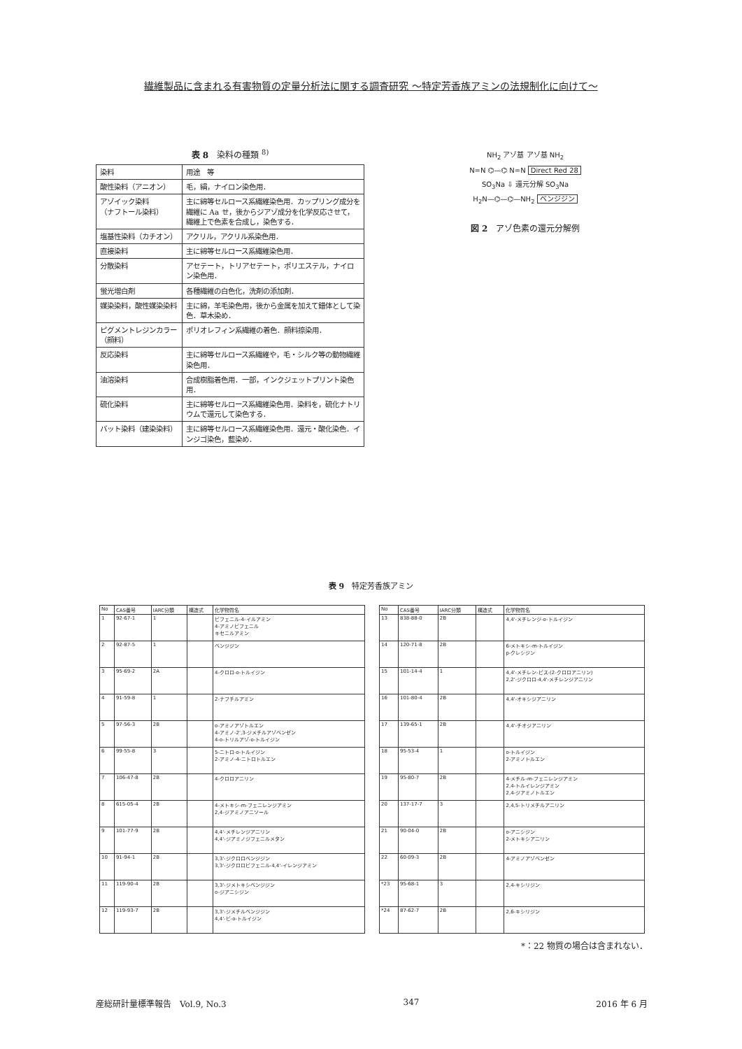繊維製品に含まれる有害物質の定量分析法に関する調査研究 ～特定芳香族アミンの法規制化に向けて～
表 8　染料の種類 <sup>8)</sup>
| 染料 | 用途 等 |
| 酸性染料（アニオン） | 毛，絹，ナイロン染色用． |
| アゾイック染料 （ナフトール染料） | 主に綿等セルロース系繊維染色用．カップリング成分を繊維に Aa せ，後からジアゾ成分を化学反応させて，繊維上で色素を合成し，染色する． |
| 塩基性染料（カチオン） | アクリル，アクリル系染色用． |
| 直接染料 | 主に綿等セルロース系繊維染色用． |
| 分散染料 | アセテート，トリアセテート，ポリエステル，ナイロン染色用． |
| 蛍光増白剤 | 各種繊維の白色化，洗剤の添加剤． |
| 媒染染料，酸性媒染染料 | 主に綿，羊毛染色用，後から金属を加えて錯体として染色．草木染め． |
| ピグメントレジンカラー（顔料） | ポリオレフィン系繊維の着色．顔料捺染用． |
| 反応染料 | 主に綿等セルロース系繊維や，毛・シルク等の動物繊維染色用． |
| 油溶染料 | 合成樹脂着色用．一部，インクジェットプリント染色用． |
| 硫化染料 | 主に綿等セルロース系繊維染色用．染料を，硫化ナトリウムで還元して染色する． |
| バット染料（建染染料） | 主に綿等セルロース系繊維染色用．還元・酸化染色．インジゴ染色，藍染め． |
NH<sub>2</sub> アゾ基 アゾ基 NH<sub>2</sub>
N=N ⌬—⌬ N=N Direct Red 28
SO<sub>3</sub>Na ⇩ 還元分解 SO<sub>3</sub>Na
H<sub>2</sub>N—⌬—⌬—NH<sub>2</sub> ベンジジン
図 2　アゾ色素の還元分解例
表 9　特定芳香族アミン
| No | CAS番号 | IARC分類 | 構造式 | 化学物質名 |
| --- | --- | --- | --- | --- |
| 1 | 92-67-1 | 1 | | ビフェニル-4-イルアミン 4-アミノビフェニル キセニルアミン |
| 2 | 92-87-5 | 1 | | ベンジジン |
| 3 | 95-69-2 | 2A | | 4-クロロ-o-トルイジン |
| 4 | 91-59-8 | 1 | | 2-ナフチルアミン |
| 5 | 97-56-3 | 2B | | o-アミノアゾトルエン 4-アミノ-2',3-ジメチルアゾベンゼン 4-o-トリルアゾ-o-トルイジン |
| 6 | 99-55-8 | 3 | | 5-ニトロ-o-トルイジン 2-アミノ-4-ニトロトルエン |
| 7 | 106-47-8 | 2B | | 4-クロロアニリン |
| 8 | 615-05-4 | 2B | | 4-メトキシ-m-フェニレンジアミン 2,4-ジアミノアニソール |
| 9 | 101-77-9 | 2B | | 4,4'-メチレンジアニリン 4,4'-ジアミノジフェニルメタン |
| 10 | 91-94-1 | 2B | | 3,3'-ジクロロベンジジン 3,3'-ジクロロビフェニル-4,4'-イレンジアミン |
| 11 | 119-90-4 | 2B | | 3,3'-ジメトキシベンジジン o-ジアニシジン |
| 12 | 119-93-7 | 2B | | 3,3'-ジメチルベンジジン 4,4'-ビ-o-トルイジン |
| No | CAS番号 | IARC分類 | 構造式 | 化学物質名 |
| --- | --- | --- | --- | --- |
| 13 | 838-88-0 | 2B | | 4,4'-メチレンジ-o-トルイジン |
| 14 | 120-71-8 | 2B | | 6-メトキシ-m-トルイジン p-クレシジン |
| 15 | 101-14-4 | 1 | | 4,4'-メチレン-ビス-(2-クロロアニリン) 2,2'-ジクロロ-4,4'-メチレンジアニリン |
| 16 | 101-80-4 | 2B | | 4,4'-オキシジアニリン |
| 17 | 139-65-1 | 2B | | 4,4'-チオジアニリン |
| 18 | 95-53-4 | 1 | | o-トルイジン 2-アミノトルエン |
| 19 | 95-80-7 | 2B | | 4-メチル-m-フェニレンジアミン 2,4-トルイレンジアミン 2,4-ジアミノトルエン |
| 20 | 137-17-7 | 3 | | 2,4,5-トリメチルアニリン |
| 21 | 90-04-0 | 2B | | o-アニシジン 2-メトキシアニリン |
| 22 | 60-09-3 | 2B | | 4-アミノアゾベンゼン |
| *23 | 95-68-1 | 3 | | 2,4-キシリジン |
| *24 | 87-62-7 | 2B | | 2,6-キシリジン |
*：22 物質の場合は含まれない．
産総研計量標準報告　Vol.9, No.3 347 2016 年 6 月